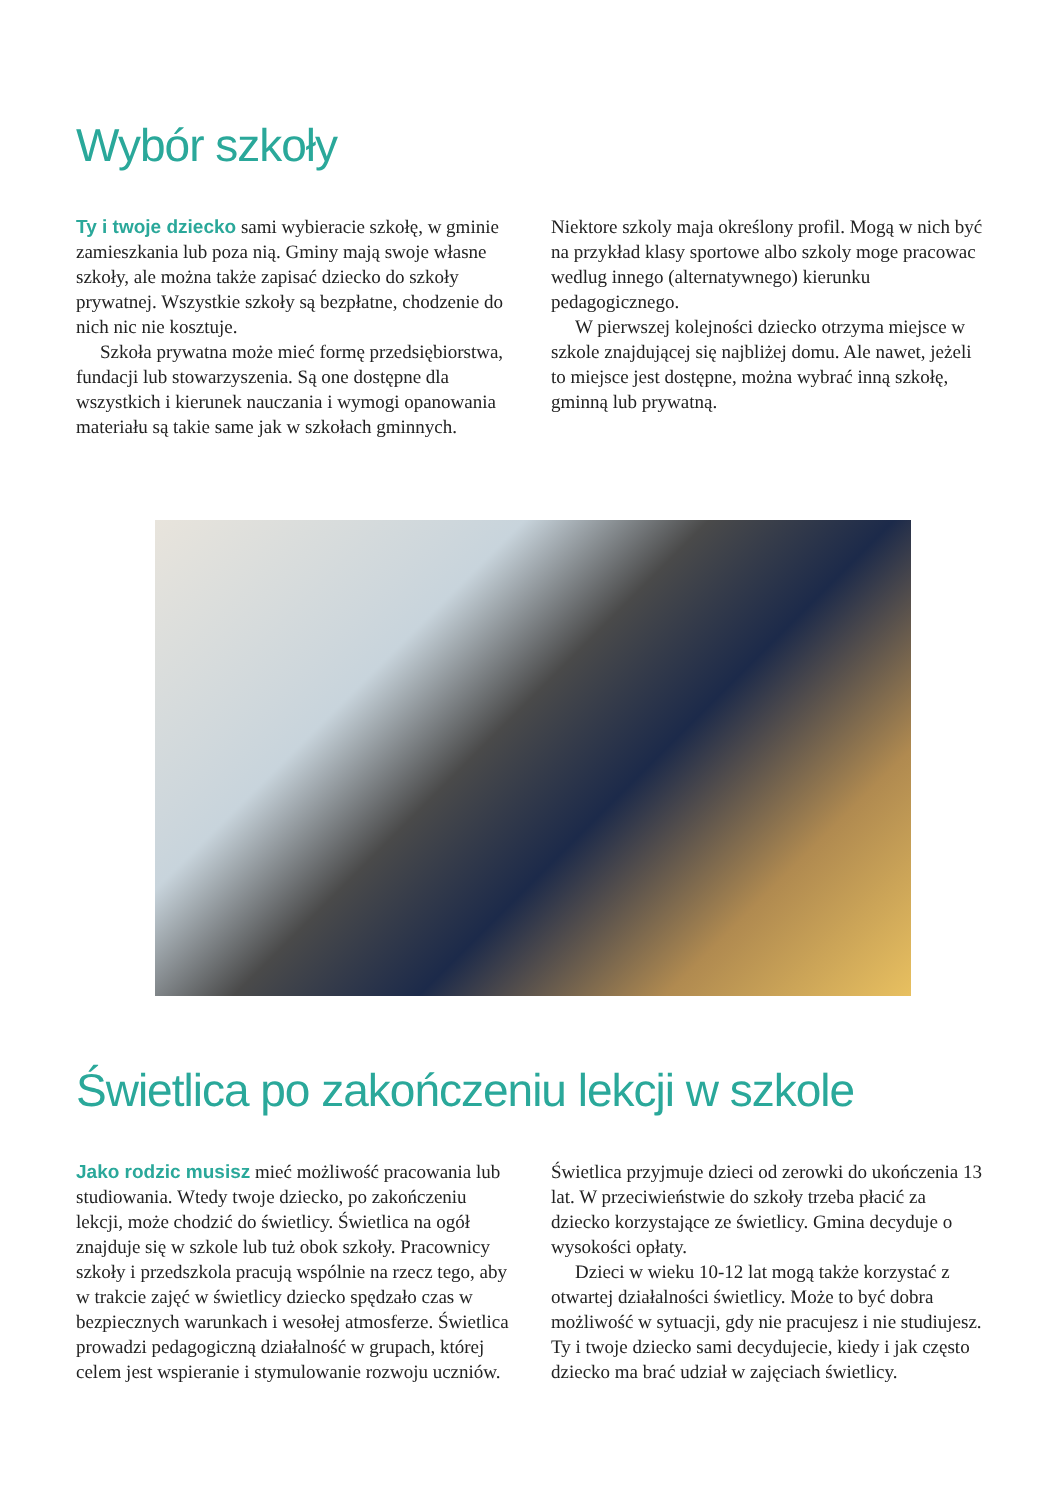Wybór szkoły
Ty i twoje dziecko sami wybieracie szkołę, w gminie zamieszkania lub poza nią. Gminy mają swoje własne szkoły, ale można także zapisać dziecko do szkoły prywatnej. Wszystkie szkoły są bezpłatne, chodzenie do nich nic nie kosztuje.
Szkoła prywatna może mieć formę przedsiębiorstwa, fundacji lub stowarzyszenia. Są one dostępne dla wszystkich i kierunek nauczania i wymogi opanowania materiału są takie same jak w szkołach gminnych.
Niektore szkoly maja określony profil. Mogą w nich być na przykład klasy sportowe albo szkoly moge pracowac wedlug innego (alternatywnego) kierunku pedagogicznego.
W pierwszej kolejności dziecko otrzyma miejsce w szkole znajdującej się najbliżej domu. Ale nawet, jeżeli to miejsce jest dostępne, można wybrać inną szkołę, gminną lub prywatną.
Świetlica po zakończeniu lekcji w szkole
Jako rodzic musisz mieć możliwość pracowania lub studiowania. Wtedy twoje dziecko, po zakończeniu lekcji, może chodzić do świetlicy. Świetlica na ogół znajduje się w szkole lub tuż obok szkoły. Pracownicy szkoły i przedszkola pracują wspólnie na rzecz tego, aby w trakcie zajęć w świetlicy dziecko spędzało czas w bezpiecznych warunkach i wesołej atmosferze. Świetlica prowadzi pedagogiczną działalność w grupach, której celem jest wspieranie i stymulowanie rozwoju uczniów.
Świetlica przyjmuje dzieci od zerowki do ukończenia 13 lat. W przeciwieństwie do szkoły trzeba płacić za dziecko korzystające ze świetlicy. Gmina decyduje o wysokości opłaty.
Dzieci w wieku 10-12 lat mogą także korzystać z otwartej działalności świetlicy. Może to być dobra możliwość w sytuacji, gdy nie pracujesz i nie studiujesz. Ty i twoje dziecko sami decydujecie, kiedy i jak często dziecko ma brać udział w zajęciach świetlicy.